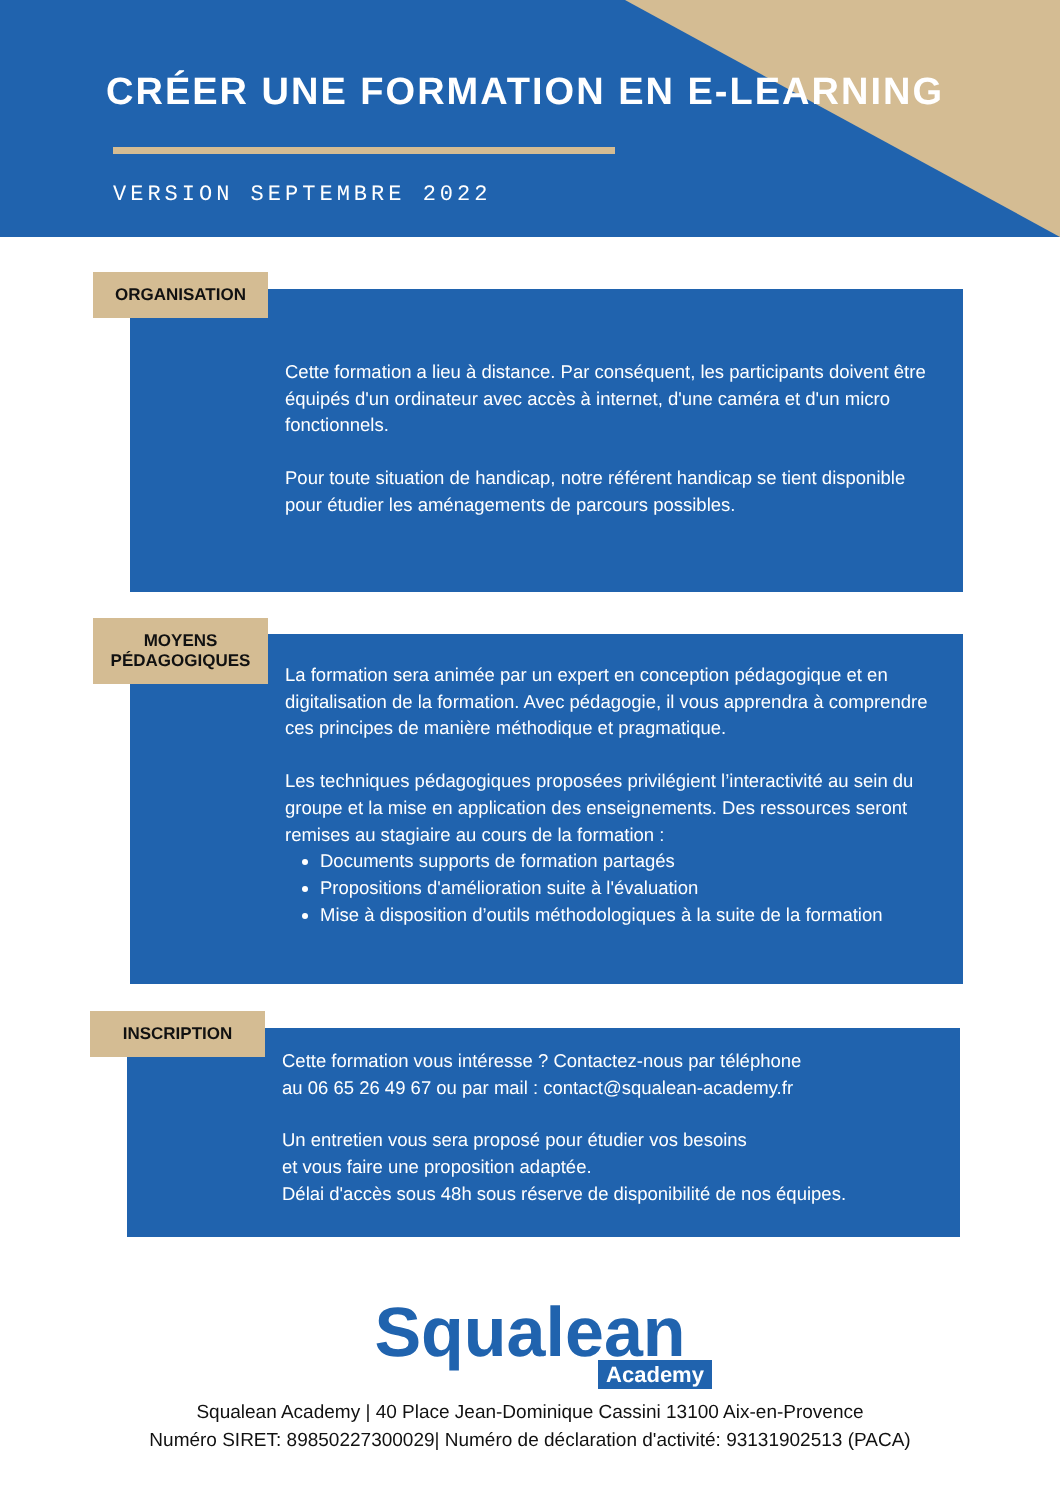CRÉER UNE FORMATION EN E-LEARNING
VERSION SEPTEMBRE 2022
ORGANISATION
Cette formation a lieu à distance. Par conséquent, les participants doivent être équipés d'un ordinateur avec accès à internet, d'une caméra et d'un micro fonctionnels.
Pour toute situation de handicap, notre référent handicap se tient disponible pour étudier les aménagements de parcours possibles.
MOYENS PÉDAGOGIQUES
La formation sera animée par un expert en conception pédagogique et en digitalisation de la formation. Avec pédagogie, il vous apprendra à comprendre ces principes de manière méthodique et pragmatique.
Les techniques pédagogiques proposées privilégient l’interactivité au sein du groupe et la mise en application des enseignements. Des ressources seront remises au stagiaire au cours de la formation :
Documents supports de formation partagés
Propositions d'amélioration suite à l'évaluation
Mise à disposition d’outils méthodologiques à la suite de la formation
INSCRIPTION
Cette formation vous intéresse ? Contactez-nous par téléphone
au 06 65 26 49 67 ou par mail : contact@squalean-academy.fr
Un entretien vous sera proposé pour étudier vos besoins
et vous faire une proposition adaptée.
Délai d'accès sous 48h sous réserve de disponibilité de nos équipes.
Squalean
Academy
Squalean Academy | 40 Place Jean-Dominique Cassini 13100 Aix-en-Provence
Numéro SIRET: 89850227300029| Numéro de déclaration d'activité: 93131902513 (PACA)